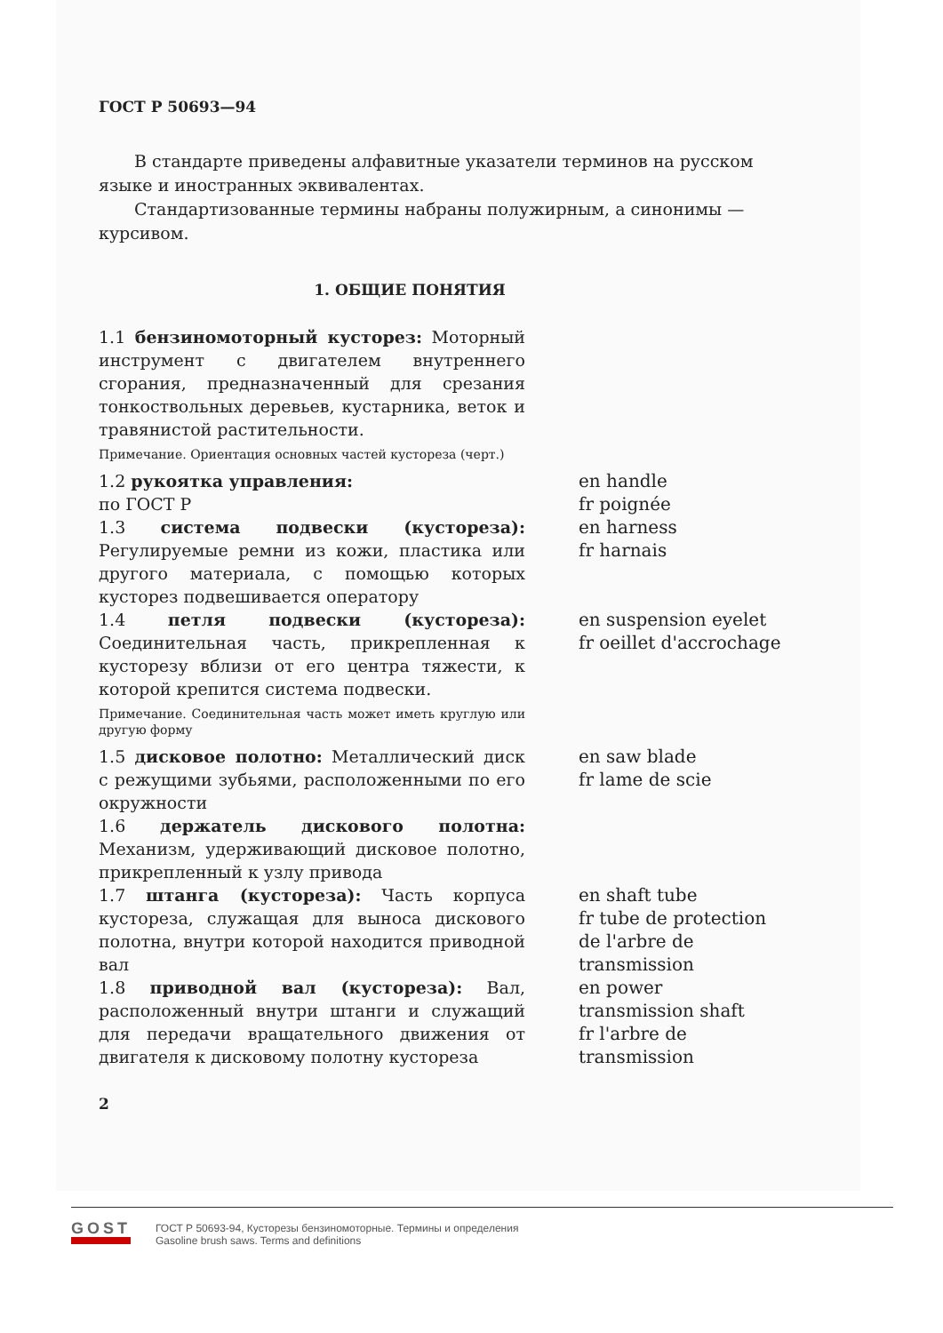ГОСТ Р 50693—94
В стандарте приведены алфавитные указатели терминов на русском языке и иностранных эквивалентах.
Стандартизованные термины набраны полужирным, а синонимы — курсивом.
1. ОБЩИЕ ПОНЯТИЯ
| 1.1 бензиномоторный кусторез: Моторный инструмент с двигателем внутреннего сгорания, предназначенный для срезания тонкоствольных деревьев, кустарника, веток и травянистой растительности. Примечание. Ориентация основных частей кустореза (черт.) | |
| 1.2 рукоятка управления: по ГОСТ Р | en handle fr poignée |
| 1.3 система подвески (кустореза): Регулируемые ремни из кожи, пластика или другого материала, с помощью которых кусторез подвешивается оператору | en harness fr harnais |
| 1.4 петля подвески (кустореза): Соединительная часть, прикрепленная к кусторезу вблизи от его центра тяжести, к которой крепится система подвески. Примечание. Соединительная часть может иметь круглую или другую форму | en suspension eyelet fr oeillet d'accrochage |
| 1.5 дисковое полотно: Металлический диск с режущими зубьями, расположенными по его окружности | en saw blade fr lame de scie |
| 1.6 держатель дискового полотна: Механизм, удерживающий дисковое полотно, прикрепленный к узлу привода | |
| 1.7 штанга (кустореза): Часть корпуса кустореза, служащая для выноса дискового полотна, внутри которой находится приводной вал | en shaft tube fr tube de protection de l'arbre de transmission |
| 1.8 приводной вал (кустореза): Вал, расположенный внутри штанги и служащий для передачи вращательного движения от двигателя к дисковому полотну кустореза | en power transmission shaft fr l'arbre de transmission |
2
GOST
ГОСТ Р 50693-94, Кусторезы бензиномоторные. Термины и определения
Gasoline brush saws. Terms and definitions